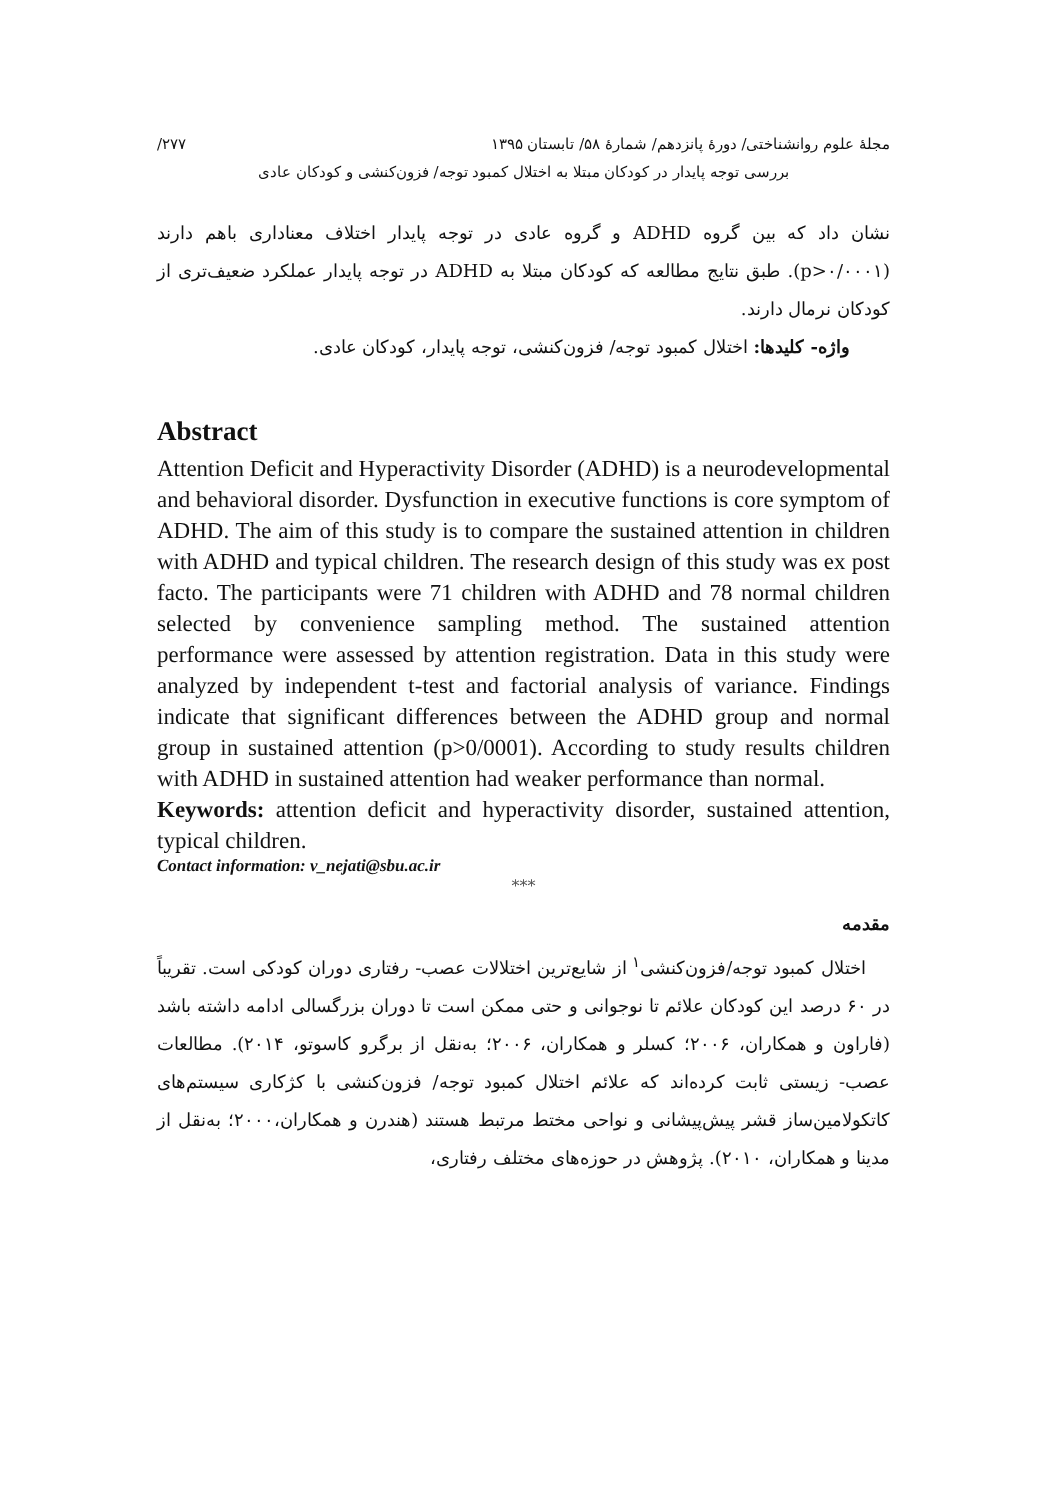مجلهٔ علوم روانشناختی/ دورهٔ پانزدهم/ شمارهٔ ۵۸/ تابستان ۱۳۹۵ ۲۷۷/
بررسی توجه پایدار در کودکان مبتلا به اختلال کمبود توجه/ فزون‌کنشی و کودکان عادی
نشان داد که بین گروه ADHD و گروه عادی در توجه پایدار اختلاف معناداری باهم دارند (p>۰/۰۰۰۱). طبق نتایج مطالعه که کودکان مبتلا به ADHD در توجه پایدار عملکرد ضعیف‌تری از کودکان نرمال دارند.
واژه- کلیدها: اختلال کمبود توجه/ فزون‌کنشی، توجه پایدار، کودکان عادی.
Abstract
Attention Deficit and Hyperactivity Disorder (ADHD) is a neurodevelopmental and behavioral disorder. Dysfunction in executive functions is core symptom of ADHD. The aim of this study is to compare the sustained attention in children with ADHD and typical children. The research design of this study was ex post facto. The participants were 71 children with ADHD and 78 normal children selected by convenience sampling method. The sustained attention performance were assessed by attention registration. Data in this study were analyzed by independent t-test and factorial analysis of variance. Findings indicate that significant differences between the ADHD group and normal group in sustained attention (p>0/0001). According to study results children with ADHD in sustained attention had weaker performance than normal.
Keywords: attention deficit and hyperactivity disorder, sustained attention, typical children.
Contact information: v_nejati@sbu.ac.ir
***
مقدمه
اختلال کمبود توجه/فزون‌کنشی<sup>۱</sup> از شایع‌ترین اختلالات عصب- رفتاری دوران کودکی است. تقریباً در ۶۰ درصد این کودکان علائم تا نوجوانی و حتی ممکن است تا دوران بزرگسالی ادامه داشته باشد (فاراون و همکاران، ۲۰۰۶؛ کسلر و همکاران، ۲۰۰۶؛ به‌نقل از برگرو کاسوتو، ۲۰۱۴). مطالعات عصب- زیستی ثابت کرده‌اند که علائم اختلال کمبود توجه/ فزون‌کنشی با کژکاری سیستم‌های کاتکولامین‌ساز قشر پیش‌پیشانی و نواحی مختط مرتبط هستند (هندرن و همکاران،۲۰۰۰؛ به‌نقل از مدینا و همکاران، ۲۰۱۰). پژوهش در حوزه‌های مختلف رفتاری،